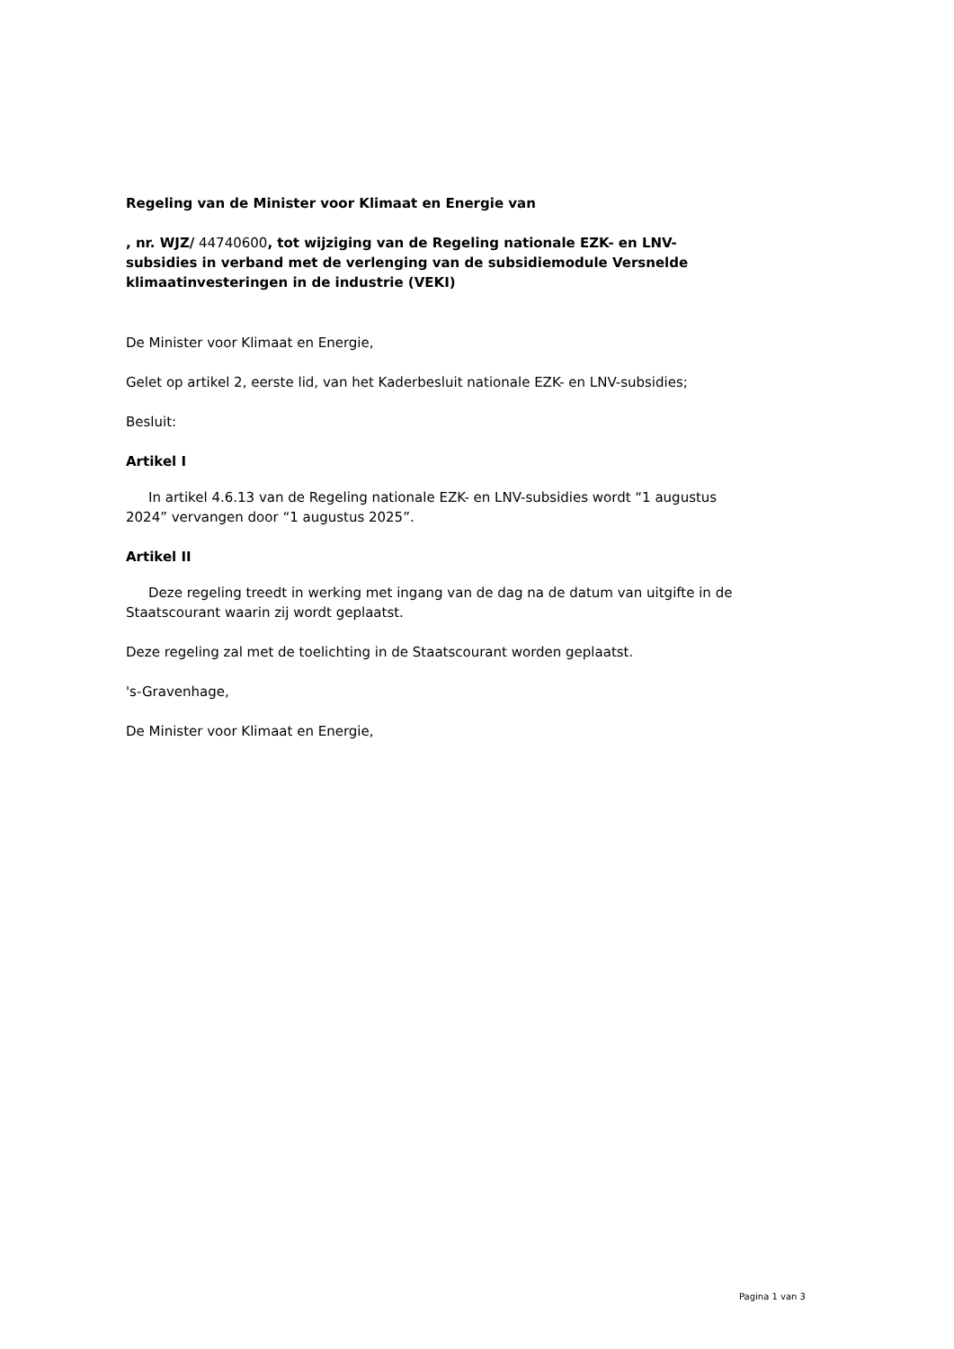Regeling van de Minister voor Klimaat en Energie van
, nr. WJZ/ 44740600, tot wijziging van de Regeling nationale EZK- en LNV-subsidies in verband met de verlenging van de subsidiemodule Versnelde klimaatinvesteringen in de industrie (VEKI)
De Minister voor Klimaat en Energie,
Gelet op artikel 2, eerste lid, van het Kaderbesluit nationale EZK- en LNV-subsidies;
Besluit:
Artikel I
In artikel 4.6.13 van de Regeling nationale EZK- en LNV-subsidies wordt “1 augustus 2024” vervangen door “1 augustus 2025”.
Artikel II
Deze regeling treedt in werking met ingang van de dag na de datum van uitgifte in de Staatscourant waarin zij wordt geplaatst.
Deze regeling zal met de toelichting in de Staatscourant worden geplaatst.
's-Gravenhage,
De Minister voor Klimaat en Energie,
Pagina 1 van 3